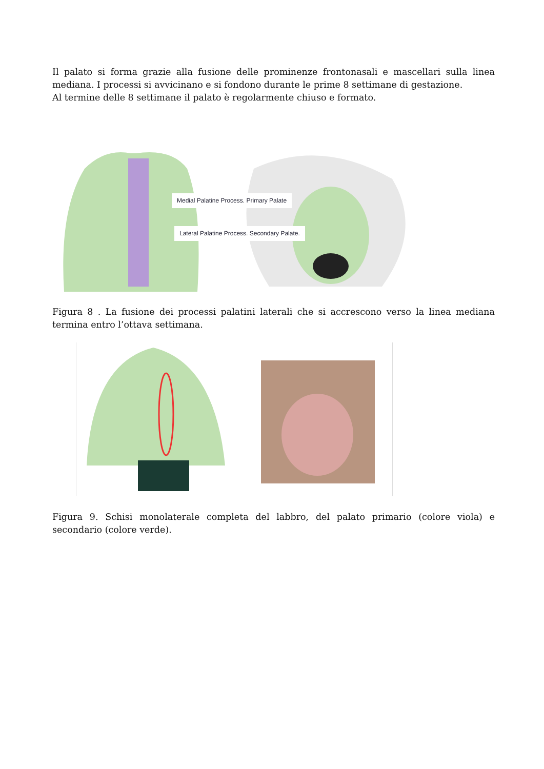Il palato si forma grazie alla fusione delle prominenze frontonasali e mascellari sulla linea mediana. I processi si avvicinano e si fondono durante le prime 8 settimane di gestazione.
Al termine delle 8 settimane il palato è regolarmente chiuso e formato.
Medial Palatine Process. Primary Palate
Lateral Palatine Process. Secondary Palate.
Figura 8 . La fusione dei processi palatini laterali che si accrescono verso la linea mediana termina entro l’ottava settimana.
Figura 9. Schisi monolaterale completa del labbro, del palato primario (colore viola) e secondario (colore verde).